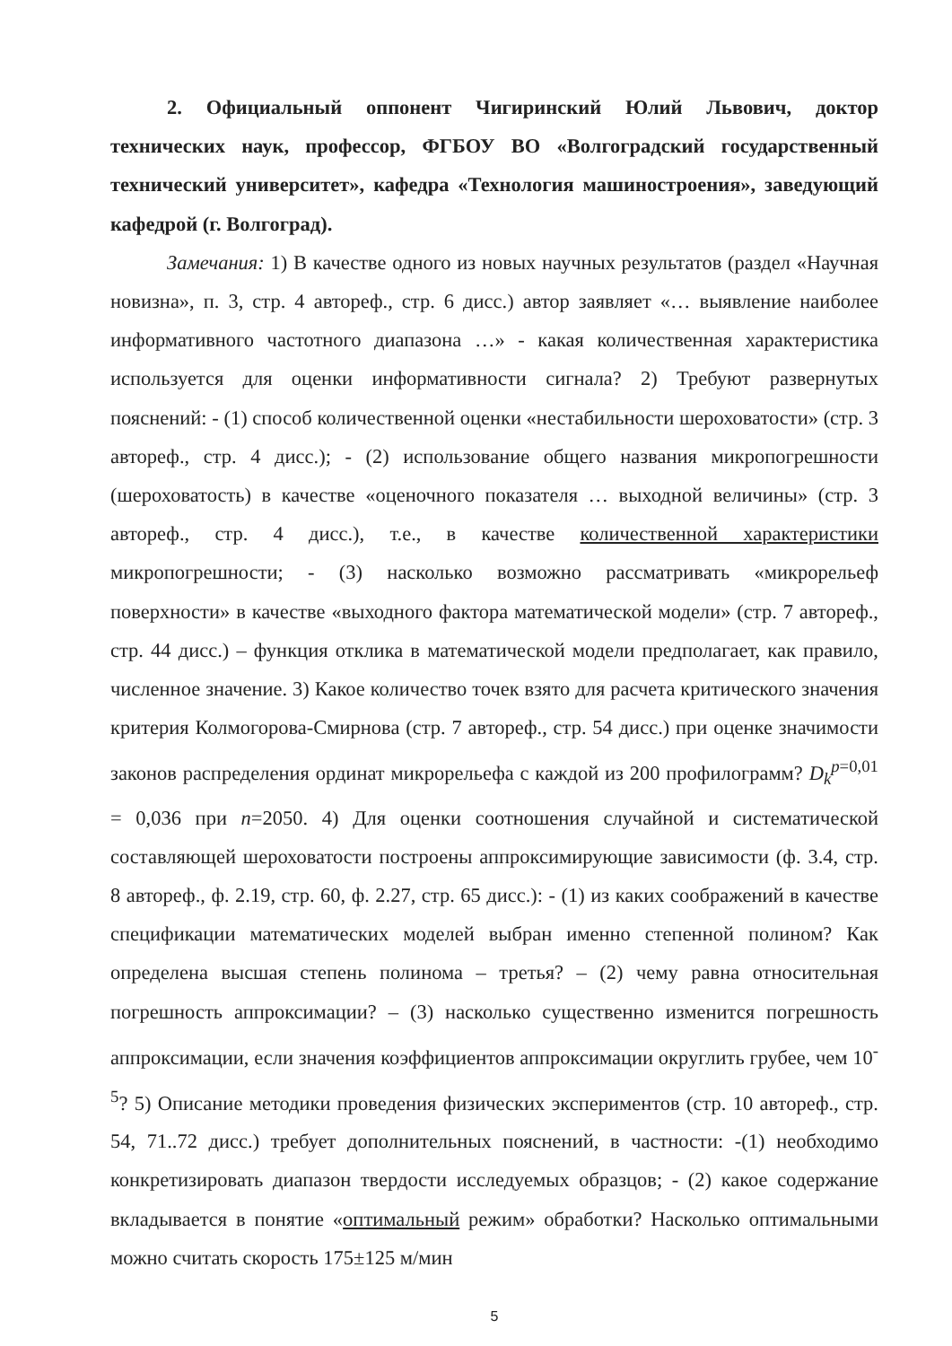2. Официальный оппонент Чигиринский Юлий Львович, доктор технических наук, профессор, ФГБОУ ВО «Волгоградский государственный технический университет», кафедра «Технология машиностроения», заведующий кафедрой (г. Волгоград).
Замечания: 1) В качестве одного из новых научных результатов (раздел «Научная новизна», п. 3, стр. 4 автореф., стр. 6 дисс.) автор заявляет «… выявление наиболее информативного частотного диапазона …» - какая количественная характеристика используется для оценки информативности сигнала? 2) Требуют развернутых пояснений: - (1) способ количественной оценки «нестабильности шероховатости» (стр. 3 автореф., стр. 4 дисс.); - (2) использование общего названия микропогрешности (шероховатость) в качестве «оценочного показателя … выходной величины» (стр. 3 автореф., стр. 4 дисс.), т.е., в качестве количественной характеристики микропогрешности; - (3) насколько возможно рассматривать «микрорельеф поверхности» в качестве «выходного фактора математической модели» (стр. 7 автореф., стр. 44 дисс.) – функция отклика в математической модели предполагает, как правило, численное значение. 3) Какое количество точек взято для расчета критического значения критерия Колмогорова-Смирнова (стр. 7 автореф., стр. 54 дисс.) при оценке значимости законов распределения ординат микрорельефа с каждой из 200 профилограмм? D<sub>k</sub><sup>p=0,01</sup> = 0,036 при n=2050. 4) Для оценки соотношения случайной и систематической составляющей шероховатости построены аппроксимирующие зависимости (ф. 3.4, стр. 8 автореф., ф. 2.19, стр. 60, ф. 2.27, стр. 65 дисс.): - (1) из каких соображений в качестве спецификации математических моделей выбран именно степенной полином? Как определена высшая степень полинома – третья? – (2) чему равна относительная погрешность аппроксимации? – (3) насколько существенно изменится погрешность аппроксимации, если значения коэффициентов аппроксимации округлить грубее, чем 10<sup>-5</sup>? 5) Описание методики проведения физических экспериментов (стр. 10 автореф., стр. 54, 71..72 дисс.) требует дополнительных пояснений, в частности: -(1) необходимо конкретизировать диапазон твердости исследуемых образцов; - (2) какое содержание вкладывается в понятие «оптимальный режим» обработки? Насколько оптимальными можно считать скорость 175±125 м/мин
5